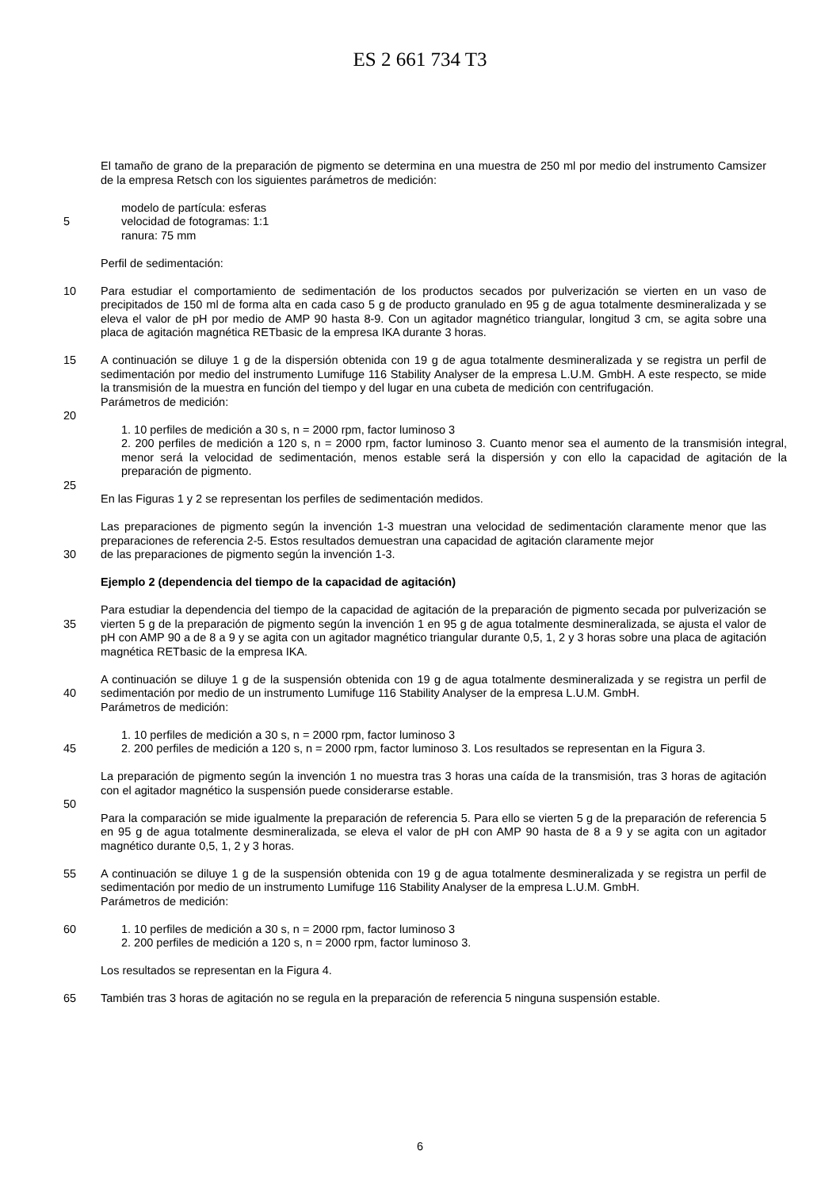ES 2 661 734 T3
El tamaño de grano de la preparación de pigmento se determina en una muestra de 250 ml por medio del instrumento Camsizer de la empresa Retsch con los siguientes parámetros de medición:
modelo de partícula: esferas
5 velocidad de fotogramas: 1:1
ranura: 75 mm
Perfil de sedimentación:
10 Para estudiar el comportamiento de sedimentación de los productos secados por pulverización se vierten en un vaso de precipitados de 150 ml de forma alta en cada caso 5 g de producto granulado en 95 g de agua totalmente desmineralizada y se eleva el valor de pH por medio de AMP 90 hasta 8-9. Con un agitador magnético triangular, longitud 3 cm, se agita sobre una placa de agitación magnética RETbasic de la empresa IKA durante 3 horas.
15 A continuación se diluye 1 g de la dispersión obtenida con 19 g de agua totalmente desmineralizada y se registra un perfil de sedimentación por medio del instrumento Lumifuge 116 Stability Analyser de la empresa L.U.M. GmbH. A este respecto, se mide la transmisión de la muestra en función del tiempo y del lugar en una cubeta de medición con centrifugación.
Parámetros de medición:
20
1. 10 perfiles de medición a 30 s, n = 2000 rpm, factor luminoso 3
2. 200 perfiles de medición a 120 s, n = 2000 rpm, factor luminoso 3. Cuanto menor sea el aumento de la transmisión integral, menor será la velocidad de sedimentación, menos estable será la dispersión y con ello la capacidad de agitación de la preparación de pigmento.
25
En las Figuras 1 y 2 se representan los perfiles de sedimentación medidos.
Las preparaciones de pigmento según la invención 1-3 muestran una velocidad de sedimentación claramente menor que las preparaciones de referencia 2-5. Estos resultados demuestran una capacidad de agitación claramente mejor
30 de las preparaciones de pigmento según la invención 1-3.
Ejemplo 2 (dependencia del tiempo de la capacidad de agitación)
35 Para estudiar la dependencia del tiempo de la capacidad de agitación de la preparación de pigmento secada por pulverización se vierten 5 g de la preparación de pigmento según la invención 1 en 95 g de agua totalmente desmineralizada, se ajusta el valor de pH con AMP 90 a de 8 a 9 y se agita con un agitador magnético triangular durante 0,5, 1, 2 y 3 horas sobre una placa de agitación magnética RETbasic de la empresa IKA.
40 A continuación se diluye 1 g de la suspensión obtenida con 19 g de agua totalmente desmineralizada y se registra un perfil de sedimentación por medio de un instrumento Lumifuge 116 Stability Analyser de la empresa L.U.M. GmbH.
Parámetros de medición:
45 1. 10 perfiles de medición a 30 s, n = 2000 rpm, factor luminoso 3
2. 200 perfiles de medición a 120 s, n = 2000 rpm, factor luminoso 3. Los resultados se representan en la Figura 3.
La preparación de pigmento según la invención 1 no muestra tras 3 horas una caída de la transmisión, tras 3 horas de agitación con el agitador magnético la suspensión puede considerarse estable.
50
Para la comparación se mide igualmente la preparación de referencia 5. Para ello se vierten 5 g de la preparación de referencia 5 en 95 g de agua totalmente desmineralizada, se eleva el valor de pH con AMP 90 hasta de 8 a 9 y se agita con un agitador magnético durante 0,5, 1, 2 y 3 horas.
55 A continuación se diluye 1 g de la suspensión obtenida con 19 g de agua totalmente desmineralizada y se registra un perfil de sedimentación por medio de un instrumento Lumifuge 116 Stability Analyser de la empresa L.U.M. GmbH.
Parámetros de medición:
60 1. 10 perfiles de medición a 30 s, n = 2000 rpm, factor luminoso 3
2. 200 perfiles de medición a 120 s, n = 2000 rpm, factor luminoso 3.
Los resultados se representan en la Figura 4.
65 También tras 3 horas de agitación no se regula en la preparación de referencia 5 ninguna suspensión estable.
6